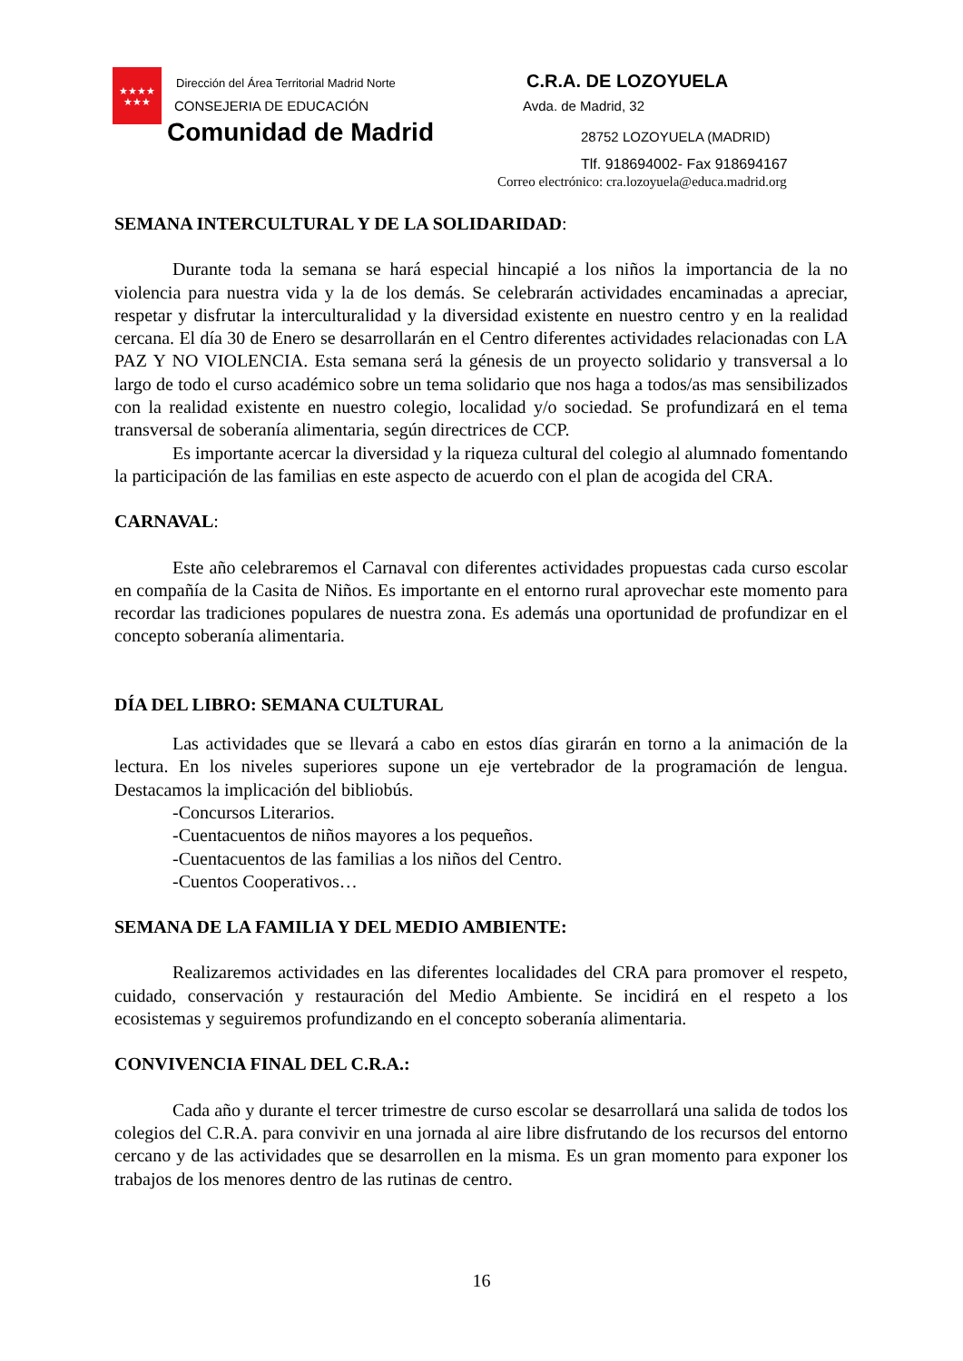★★★★
★★★
Dirección del Área Territorial Madrid Norte
CONSEJERIA DE EDUCACIÓN
Comunidad de Madrid
C.R.A. DE LOZOYUELA
Avda. de Madrid, 32
28752 LOZOYUELA (MADRID)
Tlf. 918694002- Fax 918694167
Correo electrónico: cra.lozoyuela@educa.madrid.org
SEMANA INTERCULTURAL Y DE LA SOLIDARIDAD:
Durante toda la semana se hará especial hincapié a los niños la importancia de la no violencia para nuestra vida y la de los demás. Se celebrarán actividades encaminadas a apreciar, respetar y disfrutar la interculturalidad y la diversidad existente en nuestro centro y en la realidad cercana. El día 30 de Enero se desarrollarán en el Centro diferentes actividades relacionadas con LA PAZ Y NO VIOLENCIA. Esta semana será la génesis de un proyecto solidario y transversal a lo largo de todo el curso académico sobre un tema solidario que nos haga a todos/as mas sensibilizados con la realidad existente en nuestro colegio, localidad y/o sociedad. Se profundizará en el tema transversal de soberanía alimentaria, según directrices de CCP.
Es importante acercar la diversidad y la riqueza cultural del colegio al alumnado fomentando la participación de las familias en este aspecto de acuerdo con el plan de acogida del CRA.
CARNAVAL:
Este año celebraremos el Carnaval con diferentes actividades propuestas cada curso escolar en compañía de la Casita de Niños. Es importante en el entorno rural aprovechar este momento para recordar las tradiciones populares de nuestra zona. Es además una oportunidad de profundizar en el concepto soberanía alimentaria.
DÍA DEL LIBRO: SEMANA CULTURAL
Las actividades que se llevará a cabo en estos días girarán en torno a la animación de la lectura. En los niveles superiores supone un eje vertebrador de la programación de lengua. Destacamos la implicación del bibliobús.
-Concursos Literarios.
-Cuentacuentos de niños mayores a los pequeños.
-Cuentacuentos de las familias a los niños del Centro.
-Cuentos Cooperativos…
SEMANA DE LA FAMILIA Y DEL MEDIO AMBIENTE:
Realizaremos actividades en las diferentes localidades del CRA para promover el respeto, cuidado, conservación y restauración del Medio Ambiente. Se incidirá en el respeto a los ecosistemas y seguiremos profundizando en el concepto soberanía alimentaria.
CONVIVENCIA FINAL DEL C.R.A.:
Cada año y durante el tercer trimestre de curso escolar se desarrollará una salida de todos los colegios del C.R.A. para convivir en una jornada al aire libre disfrutando de los recursos del entorno cercano y de las actividades que se desarrollen en la misma. Es un gran momento para exponer los trabajos de los menores dentro de las rutinas de centro.
16